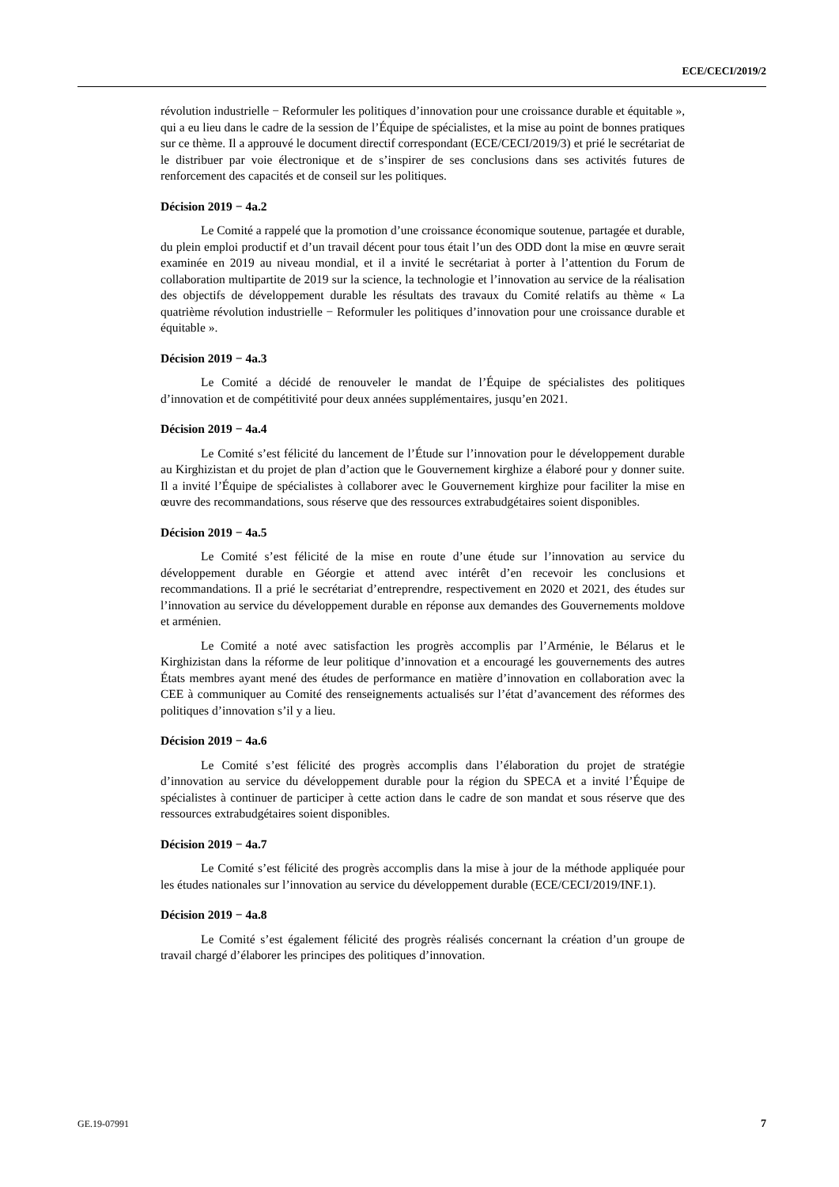ECE/CECI/2019/2
révolution industrielle − Reformuler les politiques d’innovation pour une croissance durable et équitable », qui a eu lieu dans le cadre de la session de l’Équipe de spécialistes, et la mise au point de bonnes pratiques sur ce thème. Il a approuvé le document directif correspondant (ECE/CECI/2019/3) et prié le secrétariat de le distribuer par voie électronique et de s’inspirer de ses conclusions dans ses activités futures de renforcement des capacités et de conseil sur les politiques.
Décision 2019 − 4a.2
Le Comité a rappelé que la promotion d’une croissance économique soutenue, partagée et durable, du plein emploi productif et d’un travail décent pour tous était l’un des ODD dont la mise en œuvre serait examinée en 2019 au niveau mondial, et il a invité le secrétariat à porter à l’attention du Forum de collaboration multipartite de 2019 sur la science, la technologie et l’innovation au service de la réalisation des objectifs de développement durable les résultats des travaux du Comité relatifs au thème « La quatrième révolution industrielle − Reformuler les politiques d’innovation pour une croissance durable et équitable ».
Décision 2019 − 4a.3
Le Comité a décidé de renouveler le mandat de l’Équipe de spécialistes des politiques d’innovation et de compétitivité pour deux années supplémentaires, jusqu’en 2021.
Décision 2019 − 4a.4
Le Comité s’est félicité du lancement de l’Étude sur l’innovation pour le développement durable au Kirghizistan et du projet de plan d’action que le Gouvernement kirghize a élaboré pour y donner suite. Il a invité l’Équipe de spécialistes à collaborer avec le Gouvernement kirghize pour faciliter la mise en œuvre des recommandations, sous réserve que des ressources extrabudgétaires soient disponibles.
Décision 2019 − 4a.5
Le Comité s’est félicité de la mise en route d’une étude sur l’innovation au service du développement durable en Géorgie et attend avec intérêt d’en recevoir les conclusions et recommandations. Il a prié le secrétariat d’entreprendre, respectivement en 2020 et 2021, des études sur l’innovation au service du développement durable en réponse aux demandes des Gouvernements moldove et arménien.
Le Comité a noté avec satisfaction les progrès accomplis par l’Arménie, le Bélarus et le Kirghizistan dans la réforme de leur politique d’innovation et a encouragé les gouvernements des autres États membres ayant mené des études de performance en matière d’innovation en collaboration avec la CEE à communiquer au Comité des renseignements actualisés sur l’état d’avancement des réformes des politiques d’innovation s’il y a lieu.
Décision 2019 − 4a.6
Le Comité s’est félicité des progrès accomplis dans l’élaboration du projet de stratégie d’innovation au service du développement durable pour la région du SPECA et a invité l’Équipe de spécialistes à continuer de participer à cette action dans le cadre de son mandat et sous réserve que des ressources extrabudgétaires soient disponibles.
Décision 2019 − 4a.7
Le Comité s’est félicité des progrès accomplis dans la mise à jour de la méthode appliquée pour les études nationales sur l’innovation au service du développement durable (ECE/CECI/2019/INF.1).
Décision 2019 − 4a.8
Le Comité s’est également félicité des progrès réalisés concernant la création d’un groupe de travail chargé d’élaborer les principes des politiques d’innovation.
GE.19-07991 7